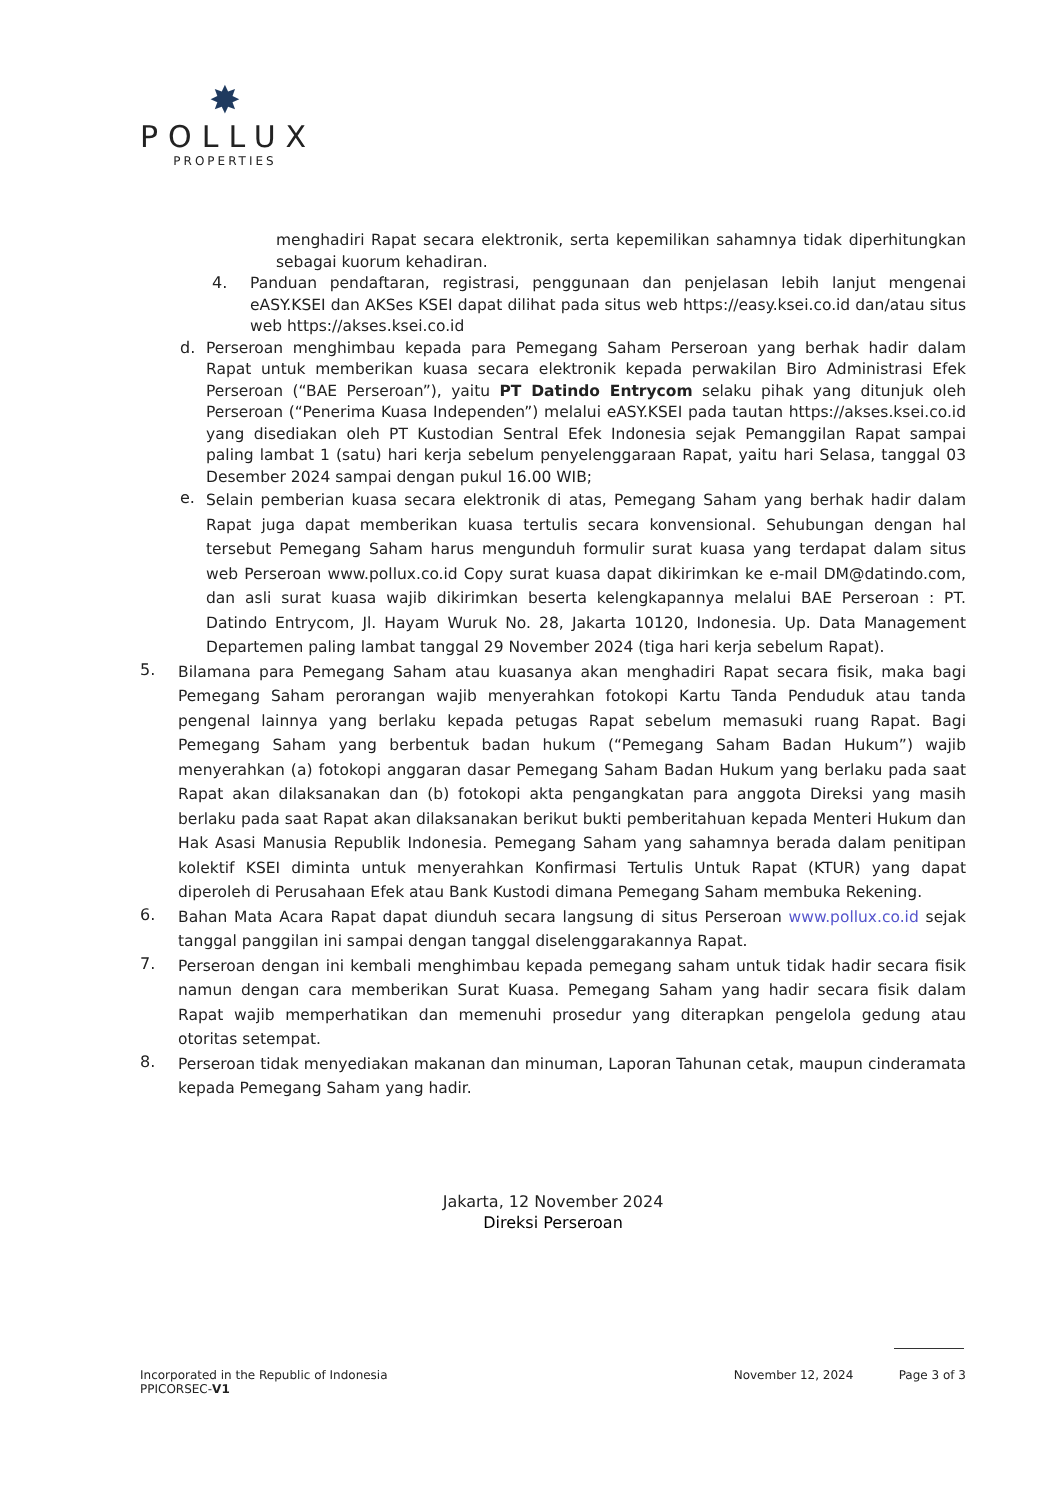✸
POLLUX
PROPERTIES
menghadiri Rapat secara elektronik, serta kepemilikan sahamnya tidak diperhitungkan sebagai kuorum kehadiran.
4.
Panduan pendaftaran, registrasi, penggunaan dan penjelasan lebih lanjut mengenai eASY.KSEI dan AKSes KSEI dapat dilihat pada situs web https://easy.ksei.co.id dan/atau situs web https://akses.ksei.co.id
d.
Perseroan menghimbau kepada para Pemegang Saham Perseroan yang berhak hadir dalam Rapat untuk memberikan kuasa secara elektronik kepada perwakilan Biro Administrasi Efek Perseroan (“BAE Perseroan”), yaitu PT Datindo Entrycom selaku pihak yang ditunjuk oleh Perseroan (“Penerima Kuasa Independen”) melalui eASY.KSEI pada tautan https://akses.ksei.co.id yang disediakan oleh PT Kustodian Sentral Efek Indonesia sejak Pemanggilan Rapat sampai paling lambat 1 (satu) hari kerja sebelum penyelenggaraan Rapat, yaitu hari Selasa, tanggal 03 Desember 2024 sampai dengan pukul 16.00 WIB;
e.
Selain pemberian kuasa secara elektronik di atas, Pemegang Saham yang berhak hadir dalam Rapat juga dapat memberikan kuasa tertulis secara konvensional. Sehubungan dengan hal tersebut Pemegang Saham harus mengunduh formulir surat kuasa yang terdapat dalam situs web Perseroan www.pollux.co.id Copy surat kuasa dapat dikirimkan ke e-mail DM@datindo.com, dan asli surat kuasa wajib dikirimkan beserta kelengkapannya melalui BAE Perseroan : PT. Datindo Entrycom, Jl. Hayam Wuruk No. 28, Jakarta 10120, Indonesia. Up. Data Management Departemen paling lambat tanggal 29 November 2024 (tiga hari kerja sebelum Rapat).
5.
Bilamana para Pemegang Saham atau kuasanya akan menghadiri Rapat secara fisik, maka bagi Pemegang Saham perorangan wajib menyerahkan fotokopi Kartu Tanda Penduduk atau tanda pengenal lainnya yang berlaku kepada petugas Rapat sebelum memasuki ruang Rapat. Bagi Pemegang Saham yang berbentuk badan hukum (“Pemegang Saham Badan Hukum”) wajib menyerahkan (a) fotokopi anggaran dasar Pemegang Saham Badan Hukum yang berlaku pada saat Rapat akan dilaksanakan dan (b) fotokopi akta pengangkatan para anggota Direksi yang masih berlaku pada saat Rapat akan dilaksanakan berikut bukti pemberitahuan kepada Menteri Hukum dan Hak Asasi Manusia Republik Indonesia. Pemegang Saham yang sahamnya berada dalam penitipan kolektif KSEI diminta untuk menyerahkan Konfirmasi Tertulis Untuk Rapat (KTUR) yang dapat diperoleh di Perusahaan Efek atau Bank Kustodi dimana Pemegang Saham membuka Rekening.
6.
Bahan Mata Acara Rapat dapat diunduh secara langsung di situs Perseroan www.pollux.co.id sejak tanggal panggilan ini sampai dengan tanggal diselenggarakannya Rapat.
7.
Perseroan dengan ini kembali menghimbau kepada pemegang saham untuk tidak hadir secara fisik namun dengan cara memberikan Surat Kuasa. Pemegang Saham yang hadir secara fisik dalam Rapat wajib memperhatikan dan memenuhi prosedur yang diterapkan pengelola gedung atau otoritas setempat.
8.
Perseroan tidak menyediakan makanan dan minuman, Laporan Tahunan cetak, maupun cinderamata kepada Pemegang Saham yang hadir.
Jakarta, 12 November 2024
Direksi Perseroan
Incorporated in the Republic of Indonesia
PPICORSEC-V1
November 12, 2024 Page 3 of 3